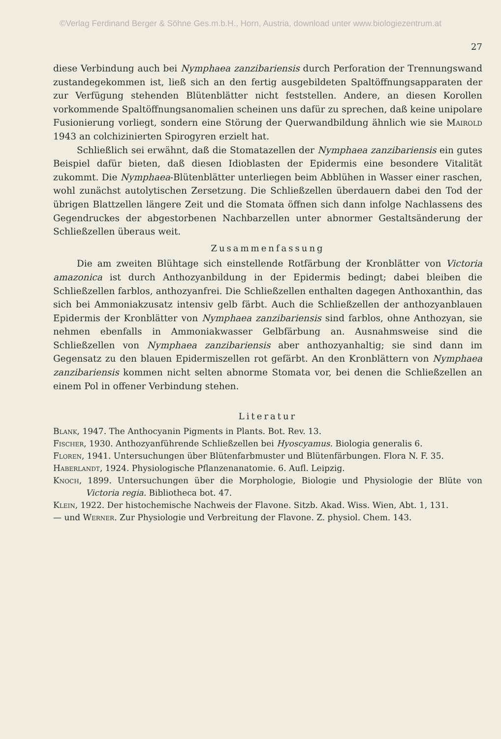©Verlag Ferdinand Berger & Söhne Ges.m.b.H., Horn, Austria, download unter www.biologiezentrum.at
27
diese Verbindung auch bei Nymphaea zanzibariensis durch Perforation der Trennungswand zustandegekommen ist, ließ sich an den fertig ausgebildeten Spaltöffnungsapparaten der zur Verfügung stehenden Blütenblätter nicht feststellen. Andere, an diesen Korollen vorkommende Spaltöffnungsanomalien scheinen uns dafür zu sprechen, daß keine unipolare Fusionierung vorliegt, sondern eine Störung der Querwandbildung ähnlich wie sie Mairold 1943 an colchizinierten Spirogyren erzielt hat.
Schließlich sei erwähnt, daß die Stomatazellen der Nymphaea zanzibariensis ein gutes Beispiel dafür bieten, daß diesen Idioblasten der Epidermis eine besondere Vitalität zukommt. Die Nymphaea-Blütenblätter unterliegen beim Abblühen in Wasser einer raschen, wohl zunächst autolytischen Zersetzung. Die Schließzellen überdauern dabei den Tod der übrigen Blattzellen längere Zeit und die Stomata öffnen sich dann infolge Nachlassens des Gegendruckes der abgestorbenen Nachbarzellen unter abnormer Gestaltsänderung der Schließzellen überaus weit.
Zusammenfassung
Die am zweiten Blühtage sich einstellende Rotfärbung der Kronblätter von Victoria amazonica ist durch Anthozyanbildung in der Epidermis bedingt; dabei bleiben die Schließzellen farblos, anthozyanfrei. Die Schließzellen enthalten dagegen Anthoxanthin, das sich bei Ammoniakzusatz intensiv gelb färbt. Auch die Schließzellen der anthozyanblauen Epidermis der Kronblätter von Nymphaea zanzibariensis sind farblos, ohne Anthozyan, sie nehmen ebenfalls in Ammoniakwasser Gelbfärbung an. Ausnahmsweise sind die Schließzellen von Nymphaea zanzibariensis aber anthozyanhaltig; sie sind dann im Gegensatz zu den blauen Epidermiszellen rot gefärbt. An den Kronblättern von Nymphaea zanzibariensis kommen nicht selten abnorme Stomata vor, bei denen die Schließzellen an einem Pol in offener Verbindung stehen.
Literatur
Blank, 1947. The Anthocyanin Pigments in Plants. Bot. Rev. 13.
Fischer, 1930. Anthozyanführende Schließzellen bei Hyoscyamus. Biologia generalis 6.
Floren, 1941. Untersuchungen über Blütenfarbmuster und Blütenfärbungen. Flora N. F. 35.
Haberlandt, 1924. Physiologische Pflanzenanatomie. 6. Aufl. Leipzig.
Knoch, 1899. Untersuchungen über die Morphologie, Biologie und Physiologie der Blüte von Victoria regia. Bibliotheca bot. 47.
Klein, 1922. Der histochemische Nachweis der Flavone. Sitzb. Akad. Wiss. Wien, Abt. 1, 131.
— und Werner. Zur Physiologie und Verbreitung der Flavone. Z. physiol. Chem. 143.